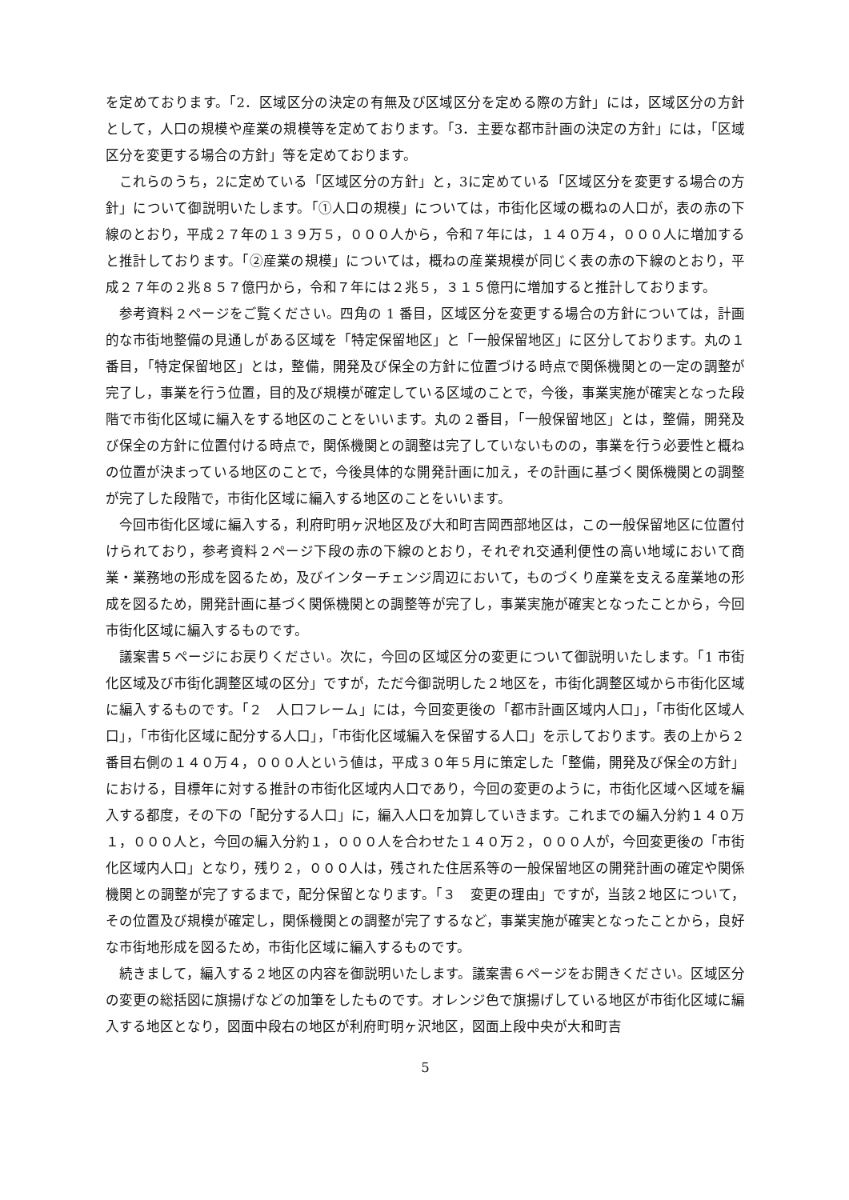を定めております。「2．区域区分の決定の有無及び区域区分を定める際の方針」には，区域区分の方針として，人口の規模や産業の規模等を定めております。「3．主要な都市計画の決定の方針」には，「区域区分を変更する場合の方針」等を定めております。
これらのうち，2に定めている「区域区分の方針」と，3に定めている「区域区分を変更する場合の方針」について御説明いたします。「①人口の規模」については，市街化区域の概ねの人口が，表の赤の下線のとおり，平成２７年の１３９万５，０００人から，令和７年には，１４０万４，０００人に増加すると推計しております。「②産業の規模」については，概ねの産業規模が同じく表の赤の下線のとおり，平成２７年の２兆８５７億円から，令和７年には２兆５，３１５億円に増加すると推計しております。
参考資料２ページをご覧ください。四角の 1 番目，区域区分を変更する場合の方針については，計画的な市街地整備の見通しがある区域を「特定保留地区」と「一般保留地区」に区分しております。丸の１番目，「特定保留地区」とは，整備，開発及び保全の方針に位置づける時点で関係機関との一定の調整が完了し，事業を行う位置，目的及び規模が確定している区域のことで，今後，事業実施が確実となった段階で市街化区域に編入をする地区のことをいいます。丸の２番目，「一般保留地区」とは，整備，開発及び保全の方針に位置付ける時点で，関係機関との調整は完了していないものの，事業を行う必要性と概ねの位置が決まっている地区のことで，今後具体的な開発計画に加え，その計画に基づく関係機関との調整が完了した段階で，市街化区域に編入する地区のことをいいます。
今回市街化区域に編入する，利府町明ヶ沢地区及び大和町吉岡西部地区は，この一般保留地区に位置付けられており，参考資料２ページ下段の赤の下線のとおり，それぞれ交通利便性の高い地域において商業・業務地の形成を図るため，及びインターチェンジ周辺において，ものづくり産業を支える産業地の形成を図るため，開発計画に基づく関係機関との調整等が完了し，事業実施が確実となったことから，今回市街化区域に編入するものです。
議案書５ページにお戻りください。次に，今回の区域区分の変更について御説明いたします。「1 市街化区域及び市街化調整区域の区分」ですが，ただ今御説明した２地区を，市街化調整区域から市街化区域に編入するものです。「２　人口フレーム」には，今回変更後の「都市計画区域内人口」，「市街化区域人口」，「市街化区域に配分する人口」，「市街化区域編入を保留する人口」を示しております。表の上から２番目右側の１４０万４，０００人という値は，平成３０年５月に策定した「整備，開発及び保全の方針」における，目標年に対する推計の市街化区域内人口であり，今回の変更のように，市街化区域へ区域を編入する都度，その下の「配分する人口」に，編入人口を加算していきます。これまでの編入分約１４０万１，０００人と，今回の編入分約１，０００人を合わせた１４０万２，０００人が，今回変更後の「市街化区域内人口」となり，残り２，０００人は，残された住居系等の一般保留地区の開発計画の確定や関係機関との調整が完了するまで，配分保留となります。「３　変更の理由」ですが，当該２地区について，その位置及び規模が確定し，関係機関との調整が完了するなど，事業実施が確実となったことから，良好な市街地形成を図るため，市街化区域に編入するものです。
続きまして，編入する２地区の内容を御説明いたします。議案書６ページをお開きください。区域区分の変更の総括図に旗揚げなどの加筆をしたものです。オレンジ色で旗揚げしている地区が市街化区域に編入する地区となり，図面中段右の地区が利府町明ヶ沢地区，図面上段中央が大和町吉
5